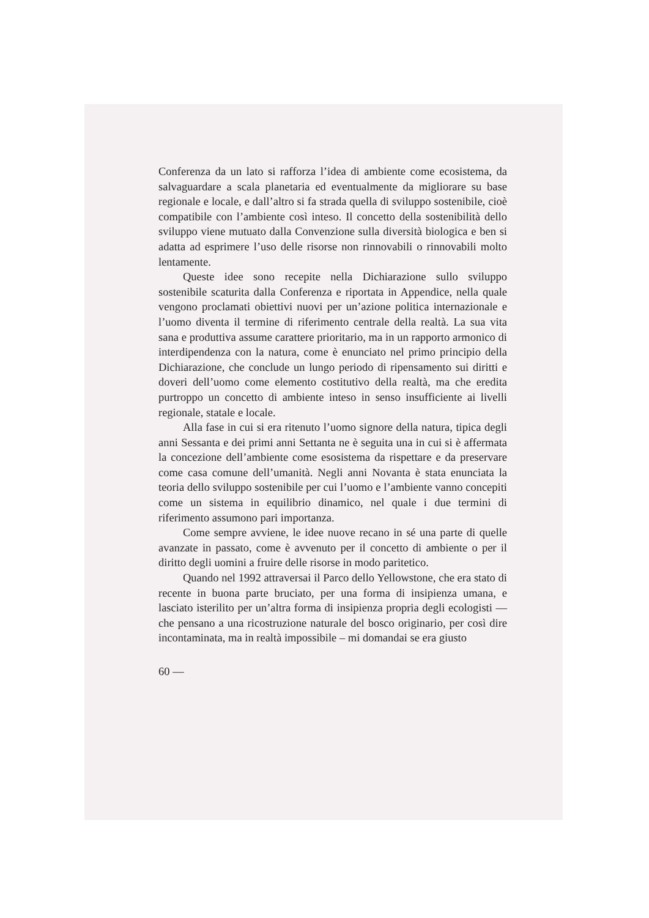Conferenza da un lato si rafforza l’idea di ambiente come eco­sistema, da salvaguardare a scala planetaria ed eventualmente da migliorare su base regionale e locale, e dall’altro si fa stra­da quella di sviluppo sostenibile, cioè compatibile con l’am­biente così inteso. Il concetto della sostenibilità dello sviluppo viene mutuato dalla Convenzione sulla diversità biologica e ben si adatta ad esprimere l’uso delle risorse non rinnovabili o rinnovabili molto lentamente.
Queste idee sono recepite nella Dichiarazione sullo svilup­po sostenibile scaturita dalla Conferenza e riportata in Appen­dice, nella quale vengono proclamati obiettivi nuovi per un’azione politica internazionale e l’uomo diventa il termine di riferimento centrale della realtà. La sua vita sana e produttiva assume carattere prioritario, ma in un rapporto armonico di interdipendenza con la natura, come è enunciato nel primo principio della Dichiarazione, che conclude un lungo periodo di ripensamento sui diritti e doveri dell’uomo come elemento costitutivo della realtà, ma che eredita purtroppo un concetto di ambiente inteso in senso insufficiente ai livelli regionale, statale e locale.
Alla fase in cui si era ritenuto l’uomo signore della natura, tipica degli anni Sessanta e dei primi anni Settanta ne è segui­ta una in cui si è affermata la concezione dell’ambiente come esosistema da rispettare e da preservare come casa comune dell’umanità. Negli anni Novanta è stata enunciata la teoria dello sviluppo sostenibile per cui l’uomo e l’ambiente vanno concepiti come un sistema in equilibrio dinamico, nel quale i due termini di riferimento assumono pari importanza.
Come sempre avviene, le idee nuove recano in sé una parte di quelle avanzate in passato, come è avvenuto per il concetto di ambiente o per il diritto degli uomini a fruire delle risorse in modo paritetico.
Quando nel 1992 attraversai il Parco dello Yellowstone, che era stato di recente in buona parte bruciato, per una for­ma di insipienza umana, e lasciato isterilito per un’altra forma di insipienza propria degli ecologisti — che pensano a una ricostruzione naturale del bosco originario, per così dire incon­taminata, ma in realtà impossibile – mi domandai se era giusto
60 —